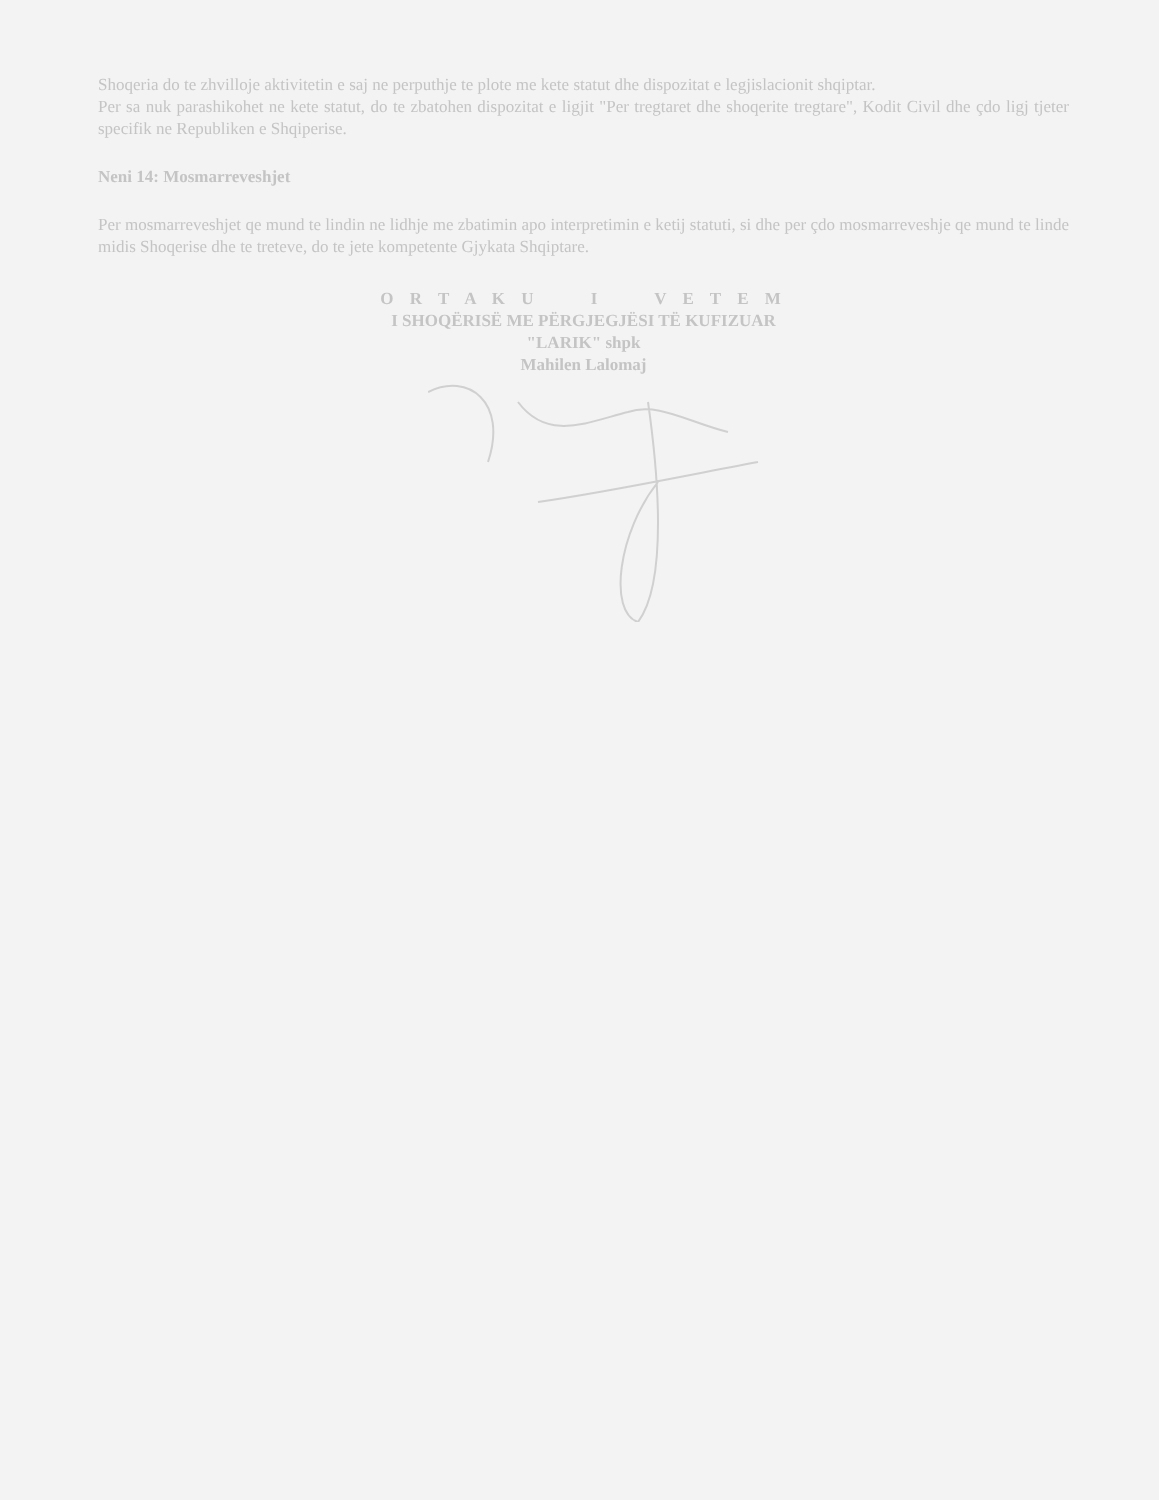Shoqeria do te zhvilloje aktivitetin e saj ne perputhje te plote me kete statut dhe dispozitat e legjislacionit shqiptar.
Per sa nuk parashikohet ne kete statut, do te zbatohen dispozitat e ligjit "Per tregtaret dhe shoqerite tregtare", Kodit Civil dhe çdo ligj tjeter specifik ne Republiken e Shqiperise.
Neni 14: Mosmarreveshjet
Per mosmarreveshjet qe mund te lindin ne lidhje me zbatimin apo interpretimin e ketij statuti, si dhe per çdo mosmarreveshje qe mund te linde midis Shoqerise dhe te treteve, do te jete kompetente Gjykata Shqiptare.
O R T A K U I V E T E M
I SHOQËRISË ME PËRGJEGJËSI TË KUFIZUAR
"LARIK" shpk
Mahilen Lalomaj